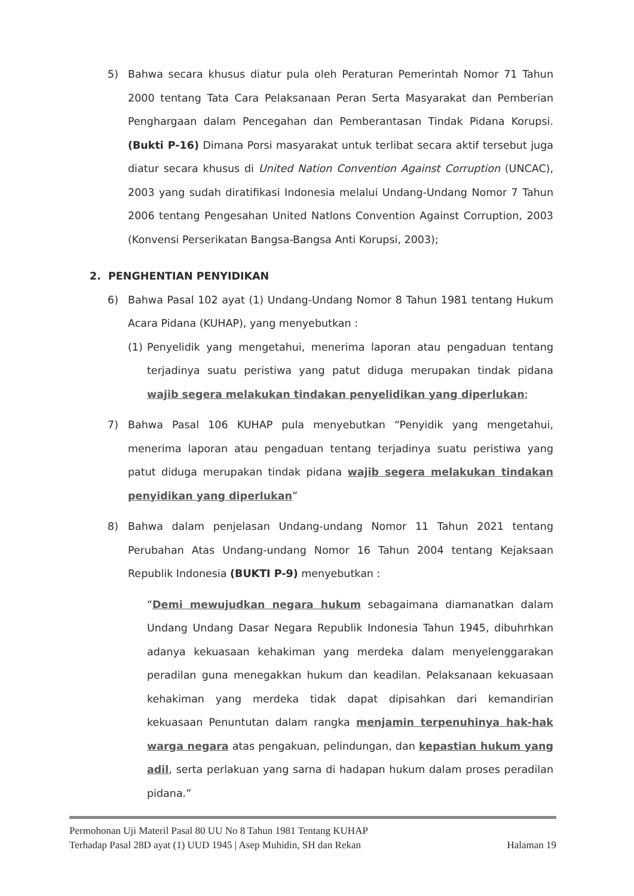5) Bahwa secara khusus diatur pula oleh Peraturan Pemerintah Nomor 71 Tahun 2000 tentang Tata Cara Pelaksanaan Peran Serta Masyarakat dan Pemberian Penghargaan dalam Pencegahan dan Pemberantasan Tindak Pidana Korupsi. (Bukti P-16) Dimana Porsi masyarakat untuk terlibat secara aktif tersebut juga diatur secara khusus di United Nation Convention Against Corruption (UNCAC), 2003 yang sudah diratifikasi Indonesia melalui Undang-Undang Nomor 7 Tahun 2006 tentang Pengesahan United Natlons Convention Against Corruption, 2003 (Konvensi Perserikatan Bangsa-Bangsa Anti Korupsi, 2003);
2. PENGHENTIAN PENYIDIKAN
6) Bahwa Pasal 102 ayat (1) Undang-Undang Nomor 8 Tahun 1981 tentang Hukum Acara Pidana (KUHAP), yang menyebutkan :
(1) Penyelidik yang mengetahui, menerima laporan atau pengaduan tentang terjadinya suatu peristiwa yang patut diduga merupakan tindak pidana wajib segera melakukan tindakan penyelidikan yang diperlukan;
7) Bahwa Pasal 106 KUHAP pula menyebutkan “Penyidik yang mengetahui, menerima laporan atau pengaduan tentang terjadinya suatu peristiwa yang patut diduga merupakan tindak pidana wajib segera melakukan tindakan penyidikan yang diperlukan”
8) Bahwa dalam penjelasan Undang-undang Nomor 11 Tahun 2021 tentang Perubahan Atas Undang-undang Nomor 16 Tahun 2004 tentang Kejaksaan Republik Indonesia (BUKTI P-9) menyebutkan :
“Demi mewujudkan negara hukum sebagaimana diamanatkan dalam Undang Undang Dasar Negara Republik Indonesia Tahun 1945, dibuhrhkan adanya kekuasaan kehakiman yang merdeka dalam menyelenggarakan peradilan guna menegakkan hukum dan keadilan. Pelaksanaan kekuasaan kehakiman yang merdeka tidak dapat dipisahkan dari kemandirian kekuasaan Penuntutan dalam rangka menjamin terpenuhinya hak-hak warga negara atas pengakuan, pelindungan, dan kepastian hukum yang adil, serta perlakuan yang sarna di hadapan hukum dalam proses peradilan pidana.”
Permohonan Uji Materil Pasal 80 UU No 8 Tahun 1981 Tentang KUHAP
Terhadap Pasal 28D ayat (1) UUD 1945 | Asep Muhidin, SH dan Rekan Halaman 19